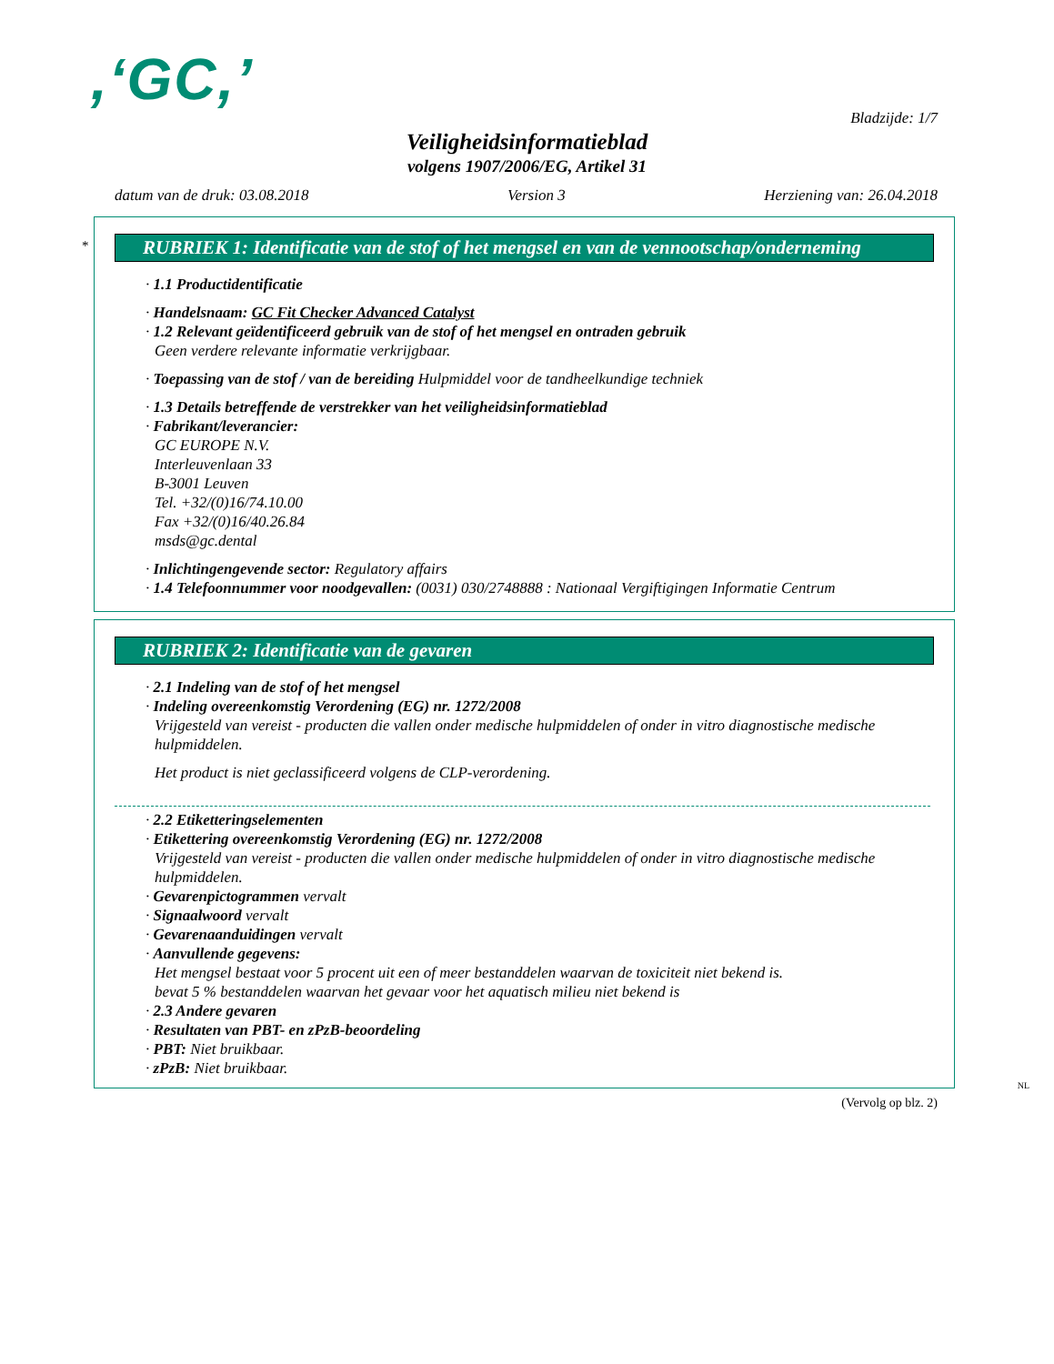,‘GC,’
Bladzijde: 1/7
Veiligheidsinformatieblad
volgens 1907/2006/EG, Artikel 31
datum van de druk: 03.08.2018 Version 3 Herziening van: 26.04.2018
*
RUBRIEK 1: Identificatie van de stof of het mengsel en van de vennootschap/onderneming
· 1.1 Productidentificatie
· Handelsnaam: GC Fit Checker Advanced Catalyst
· 1.2 Relevant geïdentificeerd gebruik van de stof of het mengsel en ontraden gebruik
Geen verdere relevante informatie verkrijgbaar.
· Toepassing van de stof / van de bereiding Hulpmiddel voor de tandheelkundige techniek
· 1.3 Details betreffende de verstrekker van het veiligheidsinformatieblad
· Fabrikant/leverancier:
GC EUROPE N.V.
Interleuvenlaan 33
B-3001 Leuven
Tel. +32/(0)16/74.10.00
Fax +32/(0)16/40.26.84
msds@gc.dental
· Inlichtingengevende sector: Regulatory affairs
· 1.4 Telefoonnummer voor noodgevallen: (0031) 030/2748888 : Nationaal Vergiftigingen Informatie Centrum
RUBRIEK 2: Identificatie van de gevaren
· 2.1 Indeling van de stof of het mengsel
· Indeling overeenkomstig Verordening (EG) nr. 1272/2008
Vrijgesteld van vereist - producten die vallen onder medische hulpmiddelen of onder in vitro diagnostische medische hulpmiddelen.
Het product is niet geclassificeerd volgens de CLP-verordening.
· 2.2 Etiketteringselementen
· Etikettering overeenkomstig Verordening (EG) nr. 1272/2008
Vrijgesteld van vereist - producten die vallen onder medische hulpmiddelen of onder in vitro diagnostische medische hulpmiddelen.
· Gevarenpictogrammen vervalt
· Signaalwoord vervalt
· Gevarenaanduidingen vervalt
· Aanvullende gegevens:
Het mengsel bestaat voor 5 procent uit een of meer bestanddelen waarvan de toxiciteit niet bekend is.
bevat 5 % bestanddelen waarvan het gevaar voor het aquatisch milieu niet bekend is
· 2.3 Andere gevaren
· Resultaten van PBT- en zPzB-beoordeling
· PBT: Niet bruikbaar.
· zPzB: Niet bruikbaar.
NL
(Vervolg op blz. 2)